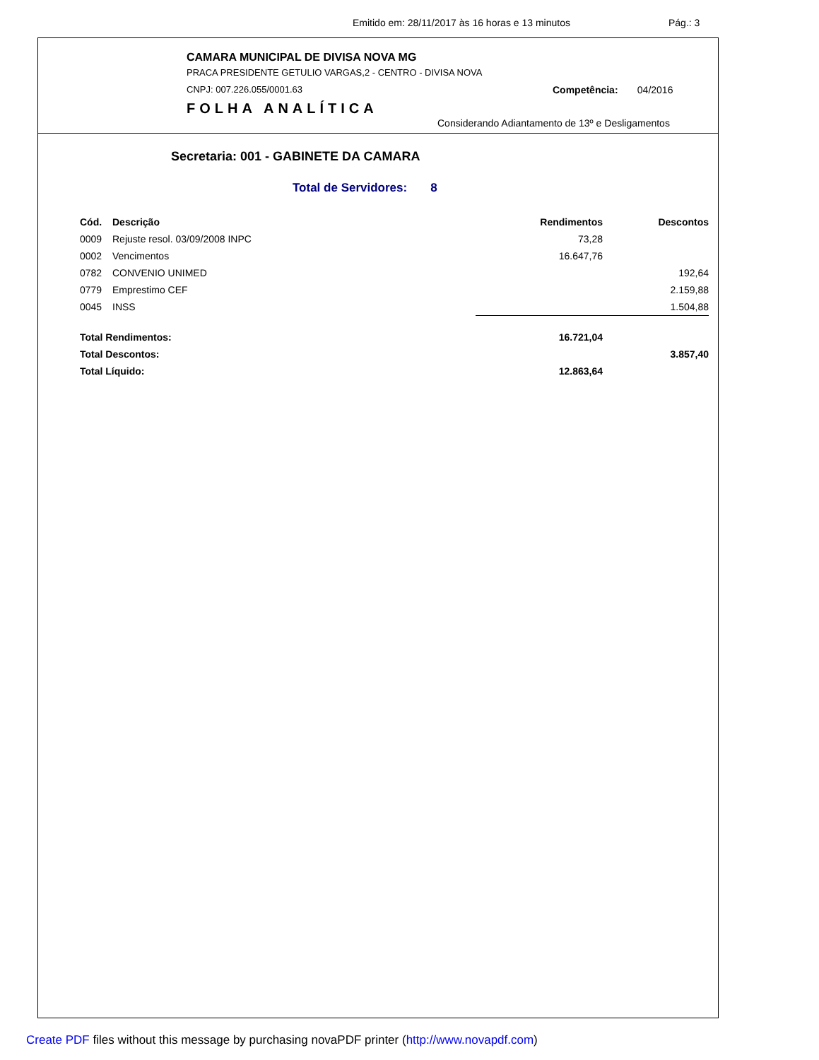Emitido em: 28/11/2017 às 16 horas e 13 minutos Pág.: 3
CAMARA MUNICIPAL DE DIVISA NOVA MG
PRACA PRESIDENTE GETULIO VARGAS,2 - CENTRO - DIVISA NOVA
CNPJ: 007.226.055/0001.63 Competência: 04/2016
FOLHA ANALÍTICA
Considerando Adiantamento de 13º e Desligamentos
Secretaria: 001 - GABINETE DA CAMARA
Total de Servidores: 8
| Cód. | Descrição | Rendimentos | Descontos |
| --- | --- | --- | --- |
| 0009 | Rejuste resol. 03/09/2008 INPC | 73,28 | |
| 0002 | Vencimentos | 16.647,76 | |
| 0782 | CONVENIO UNIMED | | 192,64 |
| 0779 | Emprestimo CEF | | 2.159,88 |
| 0045 | INSS | | 1.504,88 |
| Total Rendimentos: | | 16.721,04 | |
| Total Descontos: | | | 3.857,40 |
| Total Líquido: | | 12.863,64 | |
Create PDF files without this message by purchasing novaPDF printer (http://www.novapdf.com)